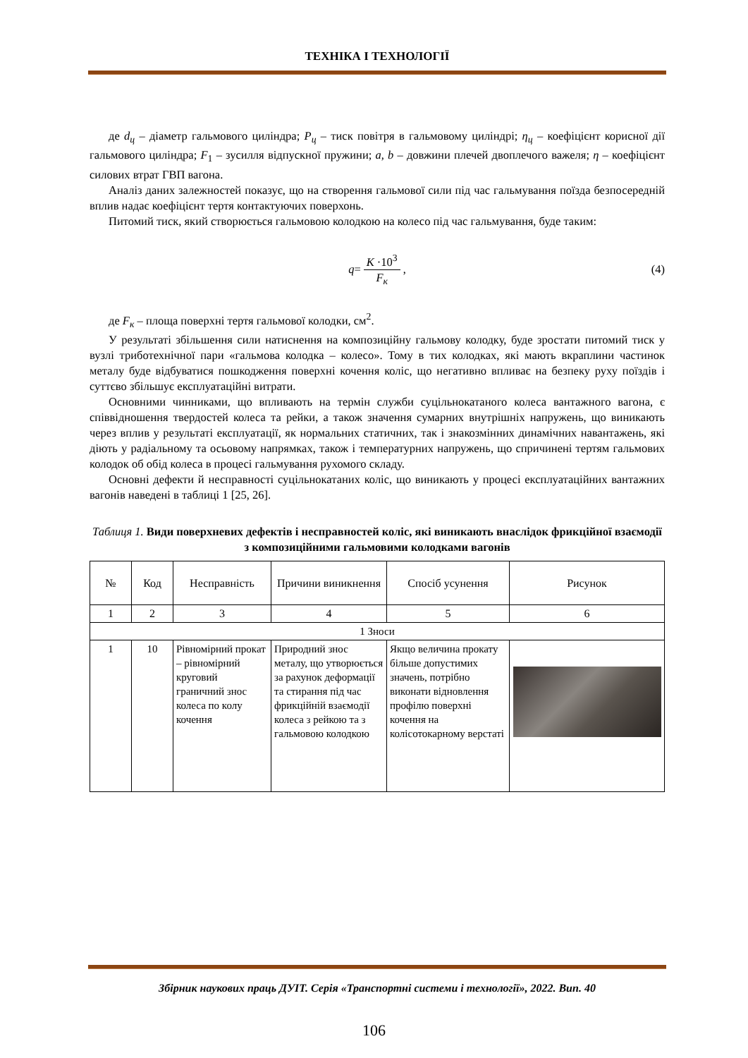ТЕХНІКА І ТЕХНОЛОГІЇ
де d<sub>ц</sub> – діаметр гальмового циліндра; P<sub>ц</sub> – тиск повітря в гальмовому циліндрі; η<sub>ц</sub> – коефіцієнт корисної дії гальмового циліндра; F<sub>1</sub> – зусилля відпускної пружини; a, b – довжини плечей двоплечого важеля; η – коефіцієнт силових втрат ГВП вагона.
Аналіз даних залежностей показує, що на створення гальмової сили під час гальмування поїзда безпосередній вплив надає коефіцієнт тертя контактуючих поверхонь.
Питомий тиск, який створюється гальмовою колодкою на колесо під час гальмування, буде таким:
q = K ·10<sup>3</sup> F<sub>к</sub>, (4)
де F<sub>к</sub> – площа поверхні тертя гальмової колодки, см<sup>2</sup>.
У результаті збільшення сили натиснення на композиційну гальмову колодку, буде зростати питомий тиск у вузлі триботехнічної пари «гальмова колодка – колесо». Тому в тих колодках, які мають вкраплини частинок металу буде відбуватися пошкодження поверхні кочення коліс, що негативно впливає на безпеку руху поїздів і суттєво збільшує експлуатаційні витрати.
Основними чинниками, що впливають на термін служби суцільнокатаного колеса вантажного вагона, є співвідношення твердостей колеса та рейки, а також значення сумарних внутрішніх напружень, що виникають через вплив у результаті експлуатації, як нормальних статичних, так і знакозмінних динамічних навантажень, які діють у радіальному та осьовому напрямках, також і температурних напружень, що спричинені тертям гальмових колодок об обід колеса в процесі гальмування рухомого складу.
Основні дефекти й несправності суцільнокатаних коліс, що виникають у процесі експлуатаційних вантажних вагонів наведені в таблиці 1 [25, 26].
Таблиця 1. Види поверхневих дефектів і несправностей коліс, які виникають внаслідок фрикційної взаємодії з композиційними гальмовими колодками вагонів
| № | Код | Несправність | Причини виникнення | Спосіб усунення | Рисунок |
| --- | --- | --- | --- | --- | --- |
| 1 | 2 | 3 | 4 | 5 | 6 |
| 1 Зноси | | | | | |
| 1 | 10 | Рівномірний прокат – рівномірний круговий граничний знос колеса по колу кочення | Природний знос металу, що утворюється за рахунок деформації та стирання під час фрикційній взаємодії колеса з рейкою та з гальмовою колодкою | Якщо величина прокату більше допустимих значень, потрібно виконати відновлення профілю поверхні кочення на колісотокарному верстаті | |
Збірник наукових праць ДУІТ. Серія «Транспортні системи і технології», 2022. Вип. 40
106